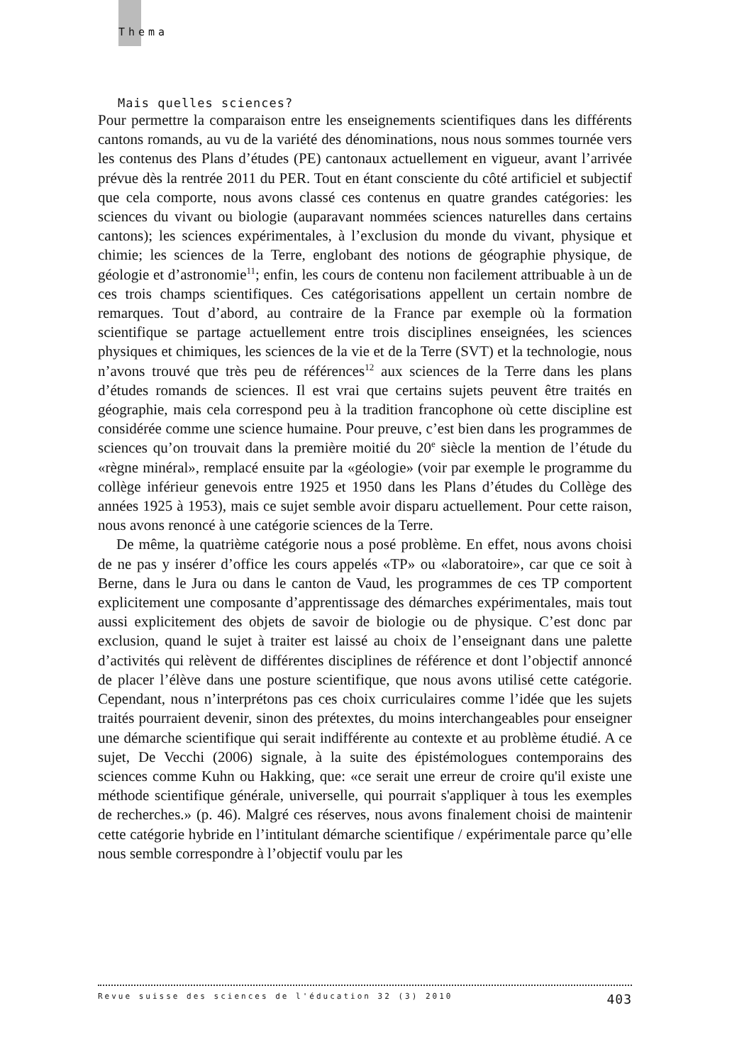Thema
Mais quelles sciences?
Pour permettre la comparaison entre les enseignements scientifiques dans les différents cantons romands, au vu de la variété des dénominations, nous nous sommes tournée vers les contenus des Plans d’études (PE) cantonaux actuellement en vigueur, avant l’arrivée prévue dès la rentrée 2011 du PER. Tout en étant consciente du côté artificiel et subjectif que cela comporte, nous avons classé ces contenus en quatre grandes catégories: les sciences du vivant ou biologie (auparavant nommées sciences naturelles dans certains cantons); les sciences expérimentales, à l’exclusion du monde du vivant, physique et chimie; les sciences de la Terre, englobant des notions de géographie physique, de géologie et d’astronomie<sup>11</sup>; enfin, les cours de contenu non facilement attribuable à un de ces trois champs scientifiques. Ces catégorisations appellent un certain nombre de remarques. Tout d’abord, au contraire de la France par exemple où la formation scientifique se partage actuellement entre trois disciplines enseignées, les sciences physiques et chimiques, les sciences de la vie et de la Terre (SVT) et la technologie, nous n’avons trouvé que très peu de références<sup>12</sup> aux sciences de la Terre dans les plans d’études romands de sciences. Il est vrai que certains sujets peuvent être traités en géographie, mais cela correspond peu à la tradition francophone où cette discipline est considérée comme une science humaine. Pour preuve, c’est bien dans les programmes de sciences qu’on trouvait dans la première moitié du 20<sup>e</sup> siècle la mention de l’étude du «règne minéral», remplacé ensuite par la «géologie» (voir par exemple le programme du collège inférieur genevois entre 1925 et 1950 dans les Plans d’études du Collège des années 1925 à 1953), mais ce sujet semble avoir disparu actuellement. Pour cette raison, nous avons renoncé à une catégorie sciences de la Terre.
De même, la quatrième catégorie nous a posé problème. En effet, nous avons choisi de ne pas y insérer d’office les cours appelés «TP» ou «laboratoire», car que ce soit à Berne, dans le Jura ou dans le canton de Vaud, les programmes de ces TP comportent explicitement une composante d’apprentissage des démarches expérimentales, mais tout aussi explicitement des objets de savoir de biologie ou de physique. C’est donc par exclusion, quand le sujet à traiter est laissé au choix de l’enseignant dans une palette d’activités qui relèvent de différentes disciplines de référence et dont l’objectif annoncé de placer l’élève dans une posture scientifique, que nous avons utilisé cette catégorie. Cependant, nous n’interprétons pas ces choix curriculaires comme l’idée que les sujets traités pourraient devenir, sinon des prétextes, du moins interchangeables pour enseigner une démarche scientifique qui serait indifférente au contexte et au problème étudié. A ce sujet, De Vecchi (2006) signale, à la suite des épistémologues contemporains des sciences comme Kuhn ou Hakking, que: «ce serait une erreur de croire qu'il existe une méthode scientifique générale, universelle, qui pourrait s'appliquer à tous les exemples de recherches.» (p. 46). Malgré ces réserves, nous avons finalement choisi de maintenir cette catégorie hybride en l’intitulant démarche scientifique / expérimentale parce qu’elle nous semble correspondre à l’objectif voulu par les
Revue suisse des sciences de l'éducation 32 (3) 2010 403